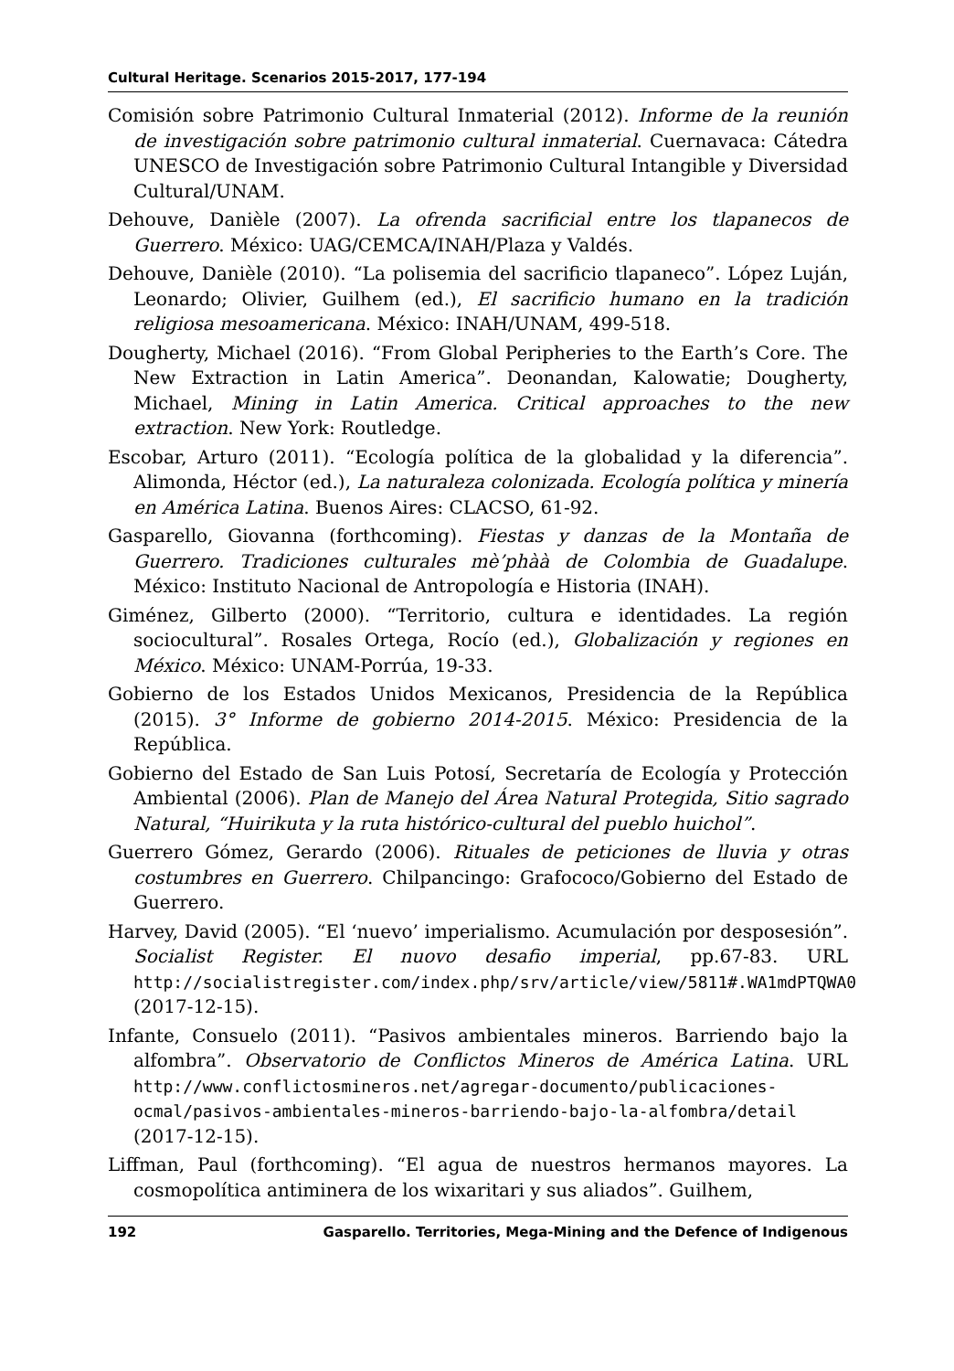Cultural Heritage. Scenarios 2015-2017, 177-194
Comisión sobre Patrimonio Cultural Inmaterial (2012). Informe de la reunión de investigación sobre patrimonio cultural inmaterial. Cuernavaca: Cátedra UNESCO de Investigación sobre Patrimonio Cultural Intangible y Diversidad Cultural/UNAM.
Dehouve, Danièle (2007). La ofrenda sacrificial entre los tlapanecos de Guerrero. México: UAG/CEMCA/INAH/Plaza y Valdés.
Dehouve, Danièle (2010). “La polisemia del sacrificio tlapaneco”. López Luján, Leonardo; Olivier, Guilhem (ed.), El sacrificio humano en la tradición religiosa mesoamericana. México: INAH/UNAM, 499-518.
Dougherty, Michael (2016). “From Global Peripheries to the Earth’s Core. The New Extraction in Latin America”. Deonandan, Kalowatie; Dougherty, Michael, Mining in Latin America. Critical approaches to the new extraction. New York: Routledge.
Escobar, Arturo (2011). “Ecología política de la globalidad y la diferencia”. Alimonda, Héctor (ed.), La naturaleza colonizada. Ecología política y minería en América Latina. Buenos Aires: CLACSO, 61-92.
Gasparello, Giovanna (forthcoming). Fiestas y danzas de la Montaña de Guerrero. Tradiciones culturales mè’phàà de Colombia de Guadalupe. México: Instituto Nacional de Antropología e Historia (INAH).
Giménez, Gilberto (2000). “Territorio, cultura e identidades. La región sociocultural”. Rosales Ortega, Rocío (ed.), Globalización y regiones en México. México: UNAM-Porrúa, 19-33.
Gobierno de los Estados Unidos Mexicanos, Presidencia de la República (2015). 3° Informe de gobierno 2014-2015. México: Presidencia de la República.
Gobierno del Estado de San Luis Potosí, Secretaría de Ecología y Protección Ambiental (2006). Plan de Manejo del Área Natural Protegida, Sitio sagrado Natural, “Huirikuta y la ruta histórico-cultural del pueblo huichol”.
Guerrero Gómez, Gerardo (2006). Rituales de peticiones de lluvia y otras costumbres en Guerrero. Chilpancingo: Grafococo/Gobierno del Estado de Guerrero.
Harvey, David (2005). “El ‘nuevo’ imperialismo. Acumulación por desposesión”. Socialist Register. El nuovo desafio imperial, pp.67-83. URL http://socialistregister.com/index.php/srv/article/view/5811#.WA1mdPTQWA0 (2017-12-15).
Infante, Consuelo (2011). “Pasivos ambientales mineros. Barriendo bajo la alfombra”. Observatorio de Conflictos Mineros de América Latina. URL http://www.conflictosmineros.net/agregar-documento/publicaciones-ocmal/pasivos-ambientales-mineros-barriendo-bajo-la-alfombra/detail (2017-12-15).
Liffman, Paul (forthcoming). “El agua de nuestros hermanos mayores. La cosmopolítica antiminera de los wixaritari y sus aliados”. Guilhem,
192 Gasparello. Territories, Mega-Mining and the Defence of Indigenous